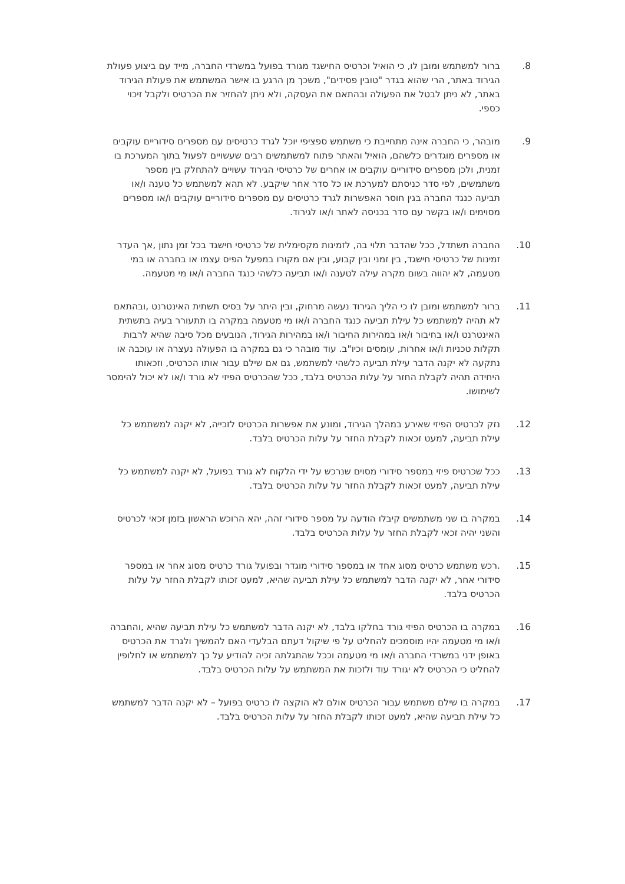.8 ברור למשתמש ומובן לו, כי הואיל וכרטיס החישגד מגורד בפועל במשרדי החברה, מייד עם ביצוע פעולת הגירוד באתר, הרי שהוא בגדר "טובין פסידים", משכך מן הרגע בו אישר המשתמש את פעולת הגירוד באתר, לא ניתן לבטל את הפעולה ובהתאם את העסקה, ולא ניתן להחזיר את הכרטיס ולקבל זיכוי כספי.
.9 מובהר, כי החברה אינה מתחייבת כי משתמש ספציפי יוכל לגרד כרטיסים עם מספרים סידוריים עוקבים או מספרים מוגדרים כלשהם, הואיל והאתר פתוח למשתמשים רבים שעשויים לפעול בתוך המערכת בו זמנית, ולכן מספרים סידוריים עוקבים או אחרים של כרטיסי הגירוד עשויים להתחלק בין מספר משתמשים, לפי סדר כניסתם למערכת או כל סדר אחר שיקבע. לא תהא למשתמש כל טענה ו/או תביעה כנגד החברה בגין חוסר האפשרות לגרד כרטיסים עם מספרים סידוריים עוקבים ו/או מספרים מסוימים ו/או בקשר עם סדר בכניסה לאתר ו/או לגירוד.
.10 החברה תשתדל, ככל שהדבר תלוי בה, לזמינות מקסימלית של כרטיסי חישגד בכל זמן נתון ,אך העדר זמינות של כרטיסי חישגד, בין זמני ובין קבוע, ובין אם מקורו במפעל הפיס עצמו או בחברה או במי מטעמה, לא יהווה בשום מקרה עילה לטענה ו/או תביעה כלשהי כנגד החברה ו/או מי מטעמה.
.11 ברור למשתמש ומובן לו כי הליך הגירוד נעשה מרחוק, ובין היתר על בסיס תשתית האינטרנט ,ובהתאם לא תהיה למשתמש כל עילת תביעה כנגד החברה ו/או מי מטעמה במקרה בו תתעורר בעיה בתשתית האינטרנט ו/או בחיבור ו/או במהירות החיבור ו/או במהירות הגירוד, הנובעים מכל סיבה שהיא לרבות תקלות טכניות ו/או אחרות, עומסים וכיו"ב. עוד מובהר כי גם במקרה בו הפעולה נעצרה או עוכבה או נתקעה לא יקנה הדבר עילת תביעה כלשהי למשתמש, גם אם שילם עבור אותו הכרטיס, וזכאותו היחידה תהיה לקבלת החזר על עלות הכרטיס בלבד, ככל שהכרטיס הפיזי לא גורד ו/או לא יכול להימסר לשימושו.
.12 נזק לכרטיס הפיזי שאירע במהלך הגירוד, ומונע את אפשרות הכרטיס לזכייה, לא יקנה למשתמש כל עילת תביעה, למעט זכאות לקבלת החזר על עלות הכרטיס בלבד.
.13 ככל שכרטיס פיזי במספר סידורי מסוים שנרכש על ידי הלקוח לא גורד בפועל, לא יקנה למשתמש כל עילת תביעה, למעט זכאות לקבלת החזר על עלות הכרטיס בלבד.
.14 במקרה בו שני משתמשים קיבלו הודעה על מספר סידורי זהה, יהא הרוכש הראשון בזמן זכאי לכרטיס והשני יהיה זכאי לקבלת החזר על עלות הכרטיס בלבד.
.15 .רכש משתמש כרטיס מסוג אחד או במספר סידורי מוגדר ובפועל גורד כרטיס מסוג אחר או במספר סידורי אחר, לא יקנה הדבר למשתמש כל עילת תביעה שהיא, למעט זכותו לקבלת החזר על עלות הכרטיס בלבד.
.16 במקרה בו הכרטיס הפיזי גורד בחלקו בלבד, לא יקנה הדבר למשתמש כל עילת תביעה שהיא ,והחברה ו/או מי מטעמה יהיו מוסמכים להחליט על פי שיקול דעתם הבלעדי האם להמשיך ולגרד את הכרטיס באופן ידני במשרדי החברה ו/או מי מטעמה וככל שהתגלתה זכיה להודיע על כך למשתמש או לחלופין להחליט כי הכרטיס לא יגורד עוד ולזכות את המשתמש על עלות הכרטיס בלבד.
.17 במקרה בו שילם משתמש עבור הכרטיס אולם לא הוקצה לו כרטיס בפועל – לא יקנה הדבר למשתמש כל עילת תביעה שהיא, למעט זכותו לקבלת החזר על עלות הכרטיס בלבד.